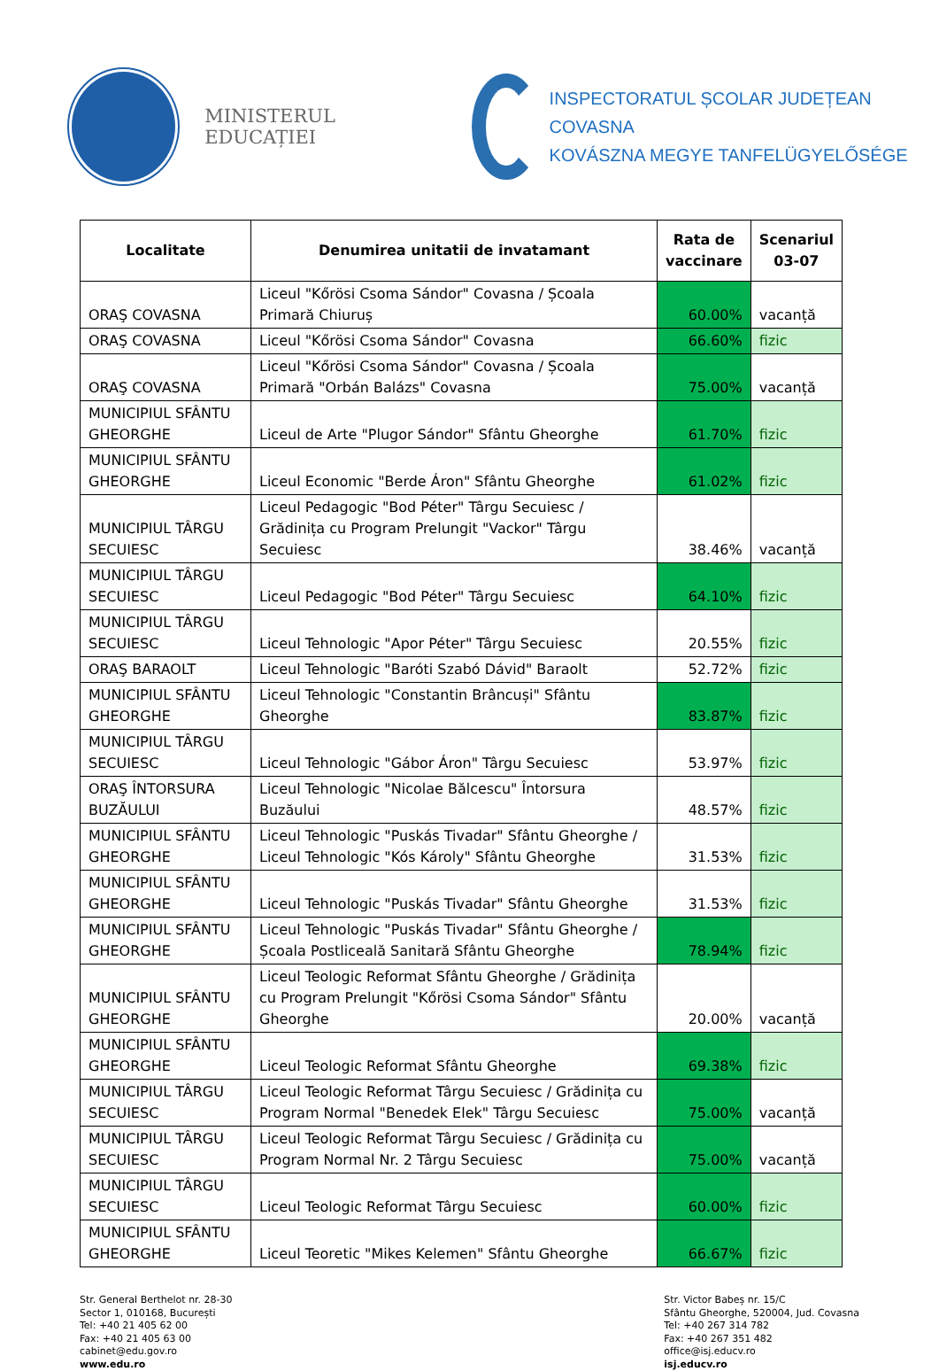MINISTERUL EDUCAȚIEI
INSPECTORATUL ȘCOLAR JUDEȚEAN COVASNA
KOVÁSZNA MEGYE TANFELÜGYELŐSÉGE
| Localitate | Denumirea unitatii de invatamant | Rata de vaccinare | Scenariul 03-07 |
| --- | --- | --- | --- |
| ORAŞ COVASNA | Liceul "Kőrösi Csoma Sándor" Covasna / Școala Primară Chiuruș | 60.00% | vacanță |
| ORAŞ COVASNA | Liceul "Kőrösi Csoma Sándor" Covasna | 66.60% | fizic |
| ORAŞ COVASNA | Liceul "Kőrösi Csoma Sándor" Covasna / Școala Primară "Orbán Balázs" Covasna | 75.00% | vacanță |
| MUNICIPIUL SFÂNTU GHEORGHE | Liceul de Arte "Plugor Sándor" Sfântu Gheorghe | 61.70% | fizic |
| MUNICIPIUL SFÂNTU GHEORGHE | Liceul Economic "Berde Áron" Sfântu Gheorghe | 61.02% | fizic |
| MUNICIPIUL TÂRGU SECUIESC | Liceul Pedagogic "Bod Péter" Târgu Secuiesc / Grădinița cu Program Prelungit "Vackor" Târgu Secuiesc | 38.46% | vacanță |
| MUNICIPIUL TÂRGU SECUIESC | Liceul Pedagogic "Bod Péter" Târgu Secuiesc | 64.10% | fizic |
| MUNICIPIUL TÂRGU SECUIESC | Liceul Tehnologic "Apor Péter" Târgu Secuiesc | 20.55% | fizic |
| ORAŞ BARAOLT | Liceul Tehnologic "Baróti Szabó Dávid" Baraolt | 52.72% | fizic |
| MUNICIPIUL SFÂNTU GHEORGHE | Liceul Tehnologic "Constantin Brâncuși" Sfântu Gheorghe | 83.87% | fizic |
| MUNICIPIUL TÂRGU SECUIESC | Liceul Tehnologic "Gábor Áron" Târgu Secuiesc | 53.97% | fizic |
| ORAŞ ÎNTORSURA BUZĂULUI | Liceul Tehnologic "Nicolae Bălcescu" Întorsura Buzăului | 48.57% | fizic |
| MUNICIPIUL SFÂNTU GHEORGHE | Liceul Tehnologic "Puskás Tivadar" Sfântu Gheorghe / Liceul Tehnologic "Kós Károly" Sfântu Gheorghe | 31.53% | fizic |
| MUNICIPIUL SFÂNTU GHEORGHE | Liceul Tehnologic "Puskás Tivadar" Sfântu Gheorghe | 31.53% | fizic |
| MUNICIPIUL SFÂNTU GHEORGHE | Liceul Tehnologic "Puskás Tivadar" Sfântu Gheorghe / Școala Postliceală Sanitară Sfântu Gheorghe | 78.94% | fizic |
| MUNICIPIUL SFÂNTU GHEORGHE | Liceul Teologic Reformat Sfântu Gheorghe / Grădinița cu Program Prelungit "Kőrösi Csoma Sándor" Sfântu Gheorghe | 20.00% | vacanță |
| MUNICIPIUL SFÂNTU GHEORGHE | Liceul Teologic Reformat Sfântu Gheorghe | 69.38% | fizic |
| MUNICIPIUL TÂRGU SECUIESC | Liceul Teologic Reformat Târgu Secuiesc / Grădinița cu Program Normal "Benedek Elek" Târgu Secuiesc | 75.00% | vacanță |
| MUNICIPIUL TÂRGU SECUIESC | Liceul Teologic Reformat Târgu Secuiesc / Grădinița cu Program Normal Nr. 2 Târgu Secuiesc | 75.00% | vacanță |
| MUNICIPIUL TÂRGU SECUIESC | Liceul Teologic Reformat Târgu Secuiesc | 60.00% | fizic |
| MUNICIPIUL SFÂNTU GHEORGHE | Liceul Teoretic "Mikes Kelemen" Sfântu Gheorghe | 66.67% | fizic |
Str. General Berthelot nr. 28-30
Sector 1, 010168, București
Tel: +40 21 405 62 00
Fax: +40 21 405 63 00
cabinet@edu.gov.ro
www.edu.ro
Str. Victor Babeș nr. 15/C
Sfântu Gheorghe, 520004, Jud. Covasna
Tel: +40 267 314 782
Fax: +40 267 351 482
office@isj.educv.ro
isj.educv.ro